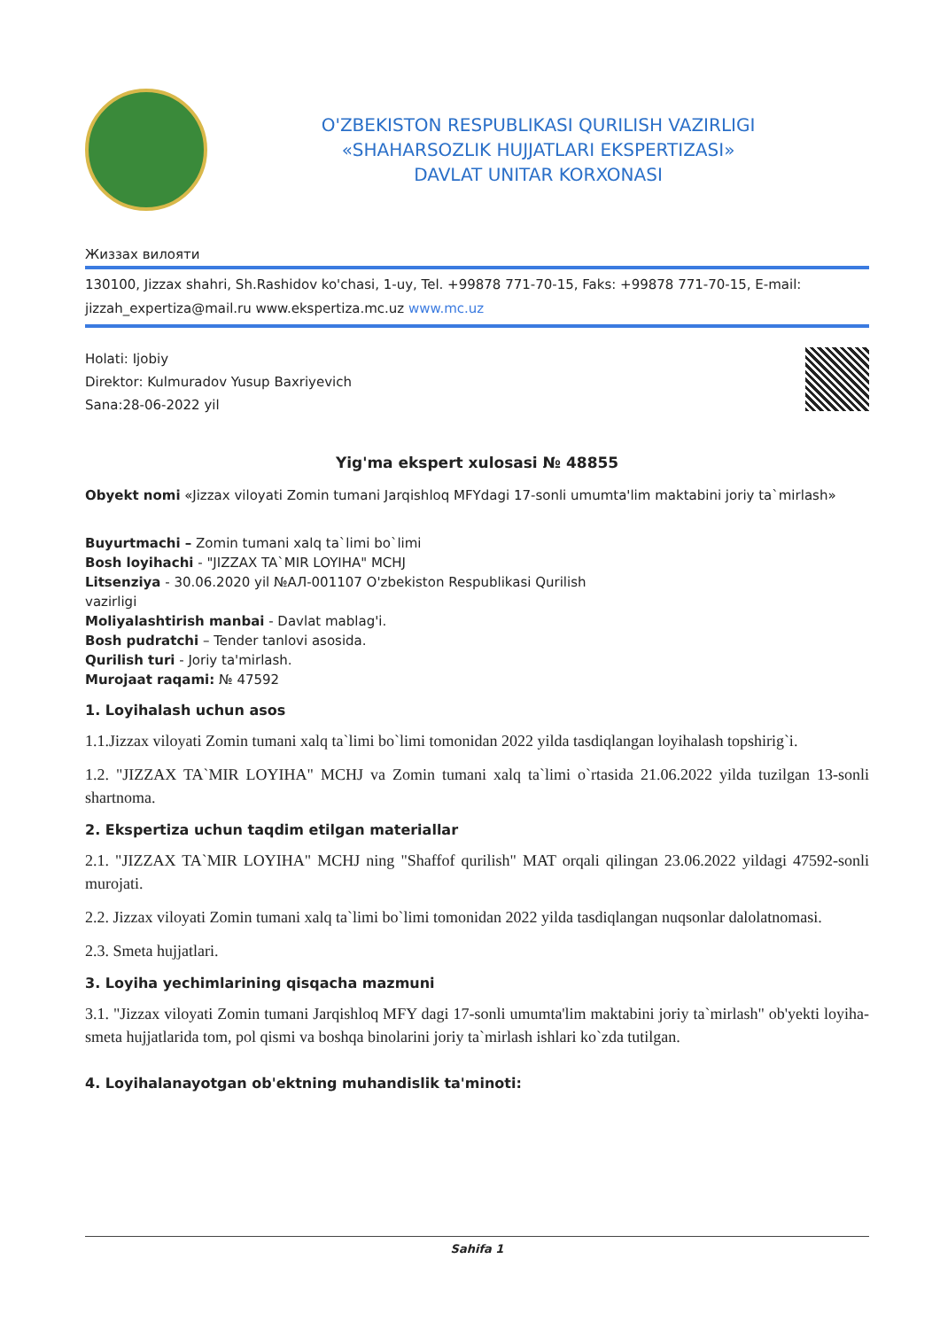O'ZBEKISTON RESPUBLIKASI QURILISH VAZIRLIGI
«SHAHARSOZLIK HUJJATLARI EKSPERTIZASI»
DAVLAT UNITAR KORXONASI
Жиззах вилояти
130100, Jizzax shahri, Sh.Rashidov ko'chasi, 1-uy, Tel. +99878 771-70-15, Faks: +99878 771-70-15, E-mail: jizzah_expertiza@mail.ru www.ekspertiza.mc.uz www.mc.uz
Holati: Ijobiy
Direktor: Kulmuradov Yusup Baxriyevich
Sana:28-06-2022 yil
Yig'ma ekspert xulosasi № 48855
Obyekt nomi «Jizzax viloyati Zomin tumani Jarqishloq MFYdagi 17-sonli umumta'lim maktabini joriy ta`mirlash»
Buyurtmachi – Zomin tumani xalq ta`limi bo`limi
Bosh loyihachi - "JIZZAX TA`MIR LOYIHA" MCHJ
Litsenziya - 30.06.2020 yil №АЛ-001107 O'zbekiston Respublikasi Qurilish
vazirligi
Moliyalashtirish manbai - Davlat mablag'i.
Bosh pudratchi – Tender tanlovi asosida.
Qurilish turi - Joriy ta'mirlash.
Murojaat raqami: № 47592
1. Loyihalash uchun asos
1.1.Jizzax viloyati Zomin tumani xalq ta`limi bo`limi tomonidan 2022 yilda tasdiqlangan loyihalash topshirig`i.
1.2. "JIZZAX TA`MIR LOYIHA" MCHJ va Zomin tumani xalq ta`limi o`rtasida 21.06.2022 yilda tuzilgan 13-sonli shartnoma.
2. Ekspertiza uchun taqdim etilgan materiallar
2.1. "JIZZAX TA`MIR LOYIHA" MCHJ ning "Shaffof qurilish" MAT orqali qilingan 23.06.2022 yildagi 47592-sonli murojati.
2.2. Jizzax viloyati Zomin tumani xalq ta`limi bo`limi tomonidan 2022 yilda tasdiqlangan nuqsonlar dalolatnomasi.
2.3. Smeta hujjatlari.
3. Loyiha yechimlarining qisqacha mazmuni
3.1. "Jizzax viloyati Zomin tumani Jarqishloq MFY dagi 17-sonli umumta'lim maktabini joriy ta`mirlash" ob'yekti loyiha-smeta hujjatlarida tom, pol qismi va boshqa binolarini joriy ta`mirlash ishlari ko`zda tutilgan.
4. Loyihalanayotgan ob'ektning muhandislik ta'minoti:
Sahifa 1